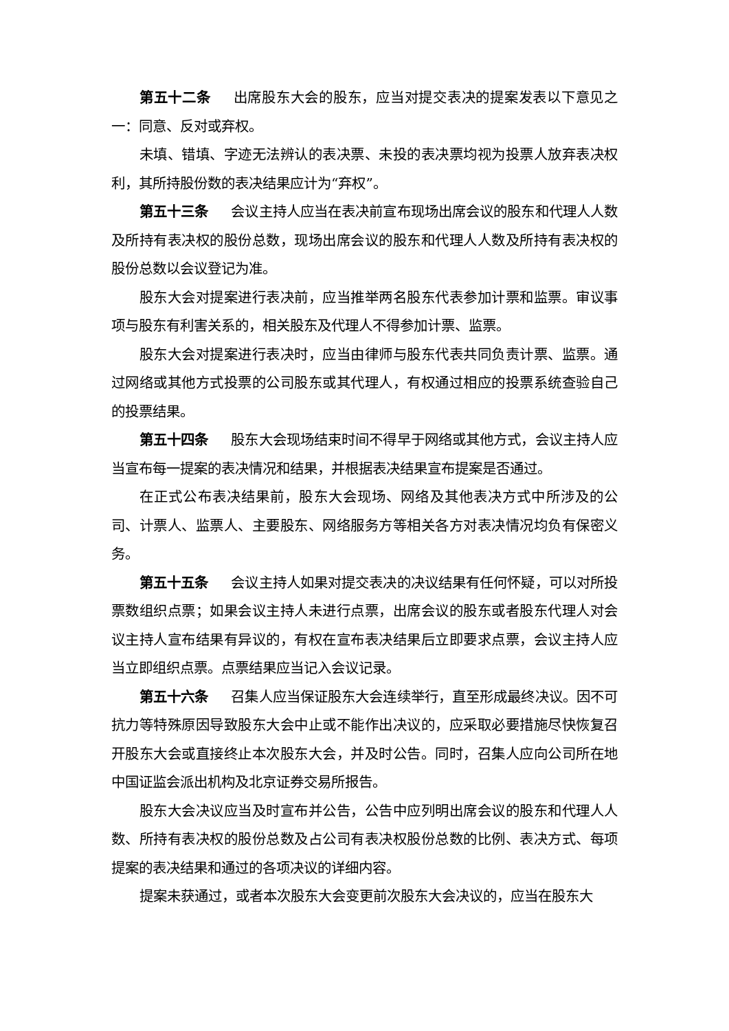第五十二条 出席股东大会的股东，应当对提交表决的提案发表以下意见之一：同意、反对或弃权。
未填、错填、字迹无法辨认的表决票、未投的表决票均视为投票人放弃表决权利，其所持股份数的表决结果应计为“弃权”。
第五十三条 会议主持人应当在表决前宣布现场出席会议的股东和代理人人数及所持有表决权的股份总数，现场出席会议的股东和代理人人数及所持有表决权的股份总数以会议登记为准。
股东大会对提案进行表决前，应当推举两名股东代表参加计票和监票。审议事项与股东有利害关系的，相关股东及代理人不得参加计票、监票。
股东大会对提案进行表决时，应当由律师与股东代表共同负责计票、监票。通过网络或其他方式投票的公司股东或其代理人，有权通过相应的投票系统查验自己的投票结果。
第五十四条 股东大会现场结束时间不得早于网络或其他方式，会议主持人应当宣布每一提案的表决情况和结果，并根据表决结果宣布提案是否通过。
在正式公布表决结果前，股东大会现场、网络及其他表决方式中所涉及的公司、计票人、监票人、主要股东、网络服务方等相关各方对表决情况均负有保密义务。
第五十五条 会议主持人如果对提交表决的决议结果有任何怀疑，可以对所投票数组织点票；如果会议主持人未进行点票，出席会议的股东或者股东代理人对会议主持人宣布结果有异议的，有权在宣布表决结果后立即要求点票，会议主持人应当立即组织点票。点票结果应当记入会议记录。
第五十六条 召集人应当保证股东大会连续举行，直至形成最终决议。因不可抗力等特殊原因导致股东大会中止或不能作出决议的，应采取必要措施尽快恢复召开股东大会或直接终止本次股东大会，并及时公告。同时，召集人应向公司所在地中国证监会派出机构及北京证券交易所报告。
股东大会决议应当及时宣布并公告，公告中应列明出席会议的股东和代理人人数、所持有表决权的股份总数及占公司有表决权股份总数的比例、表决方式、每项提案的表决结果和通过的各项决议的详细内容。
提案未获通过，或者本次股东大会变更前次股东大会决议的，应当在股东大